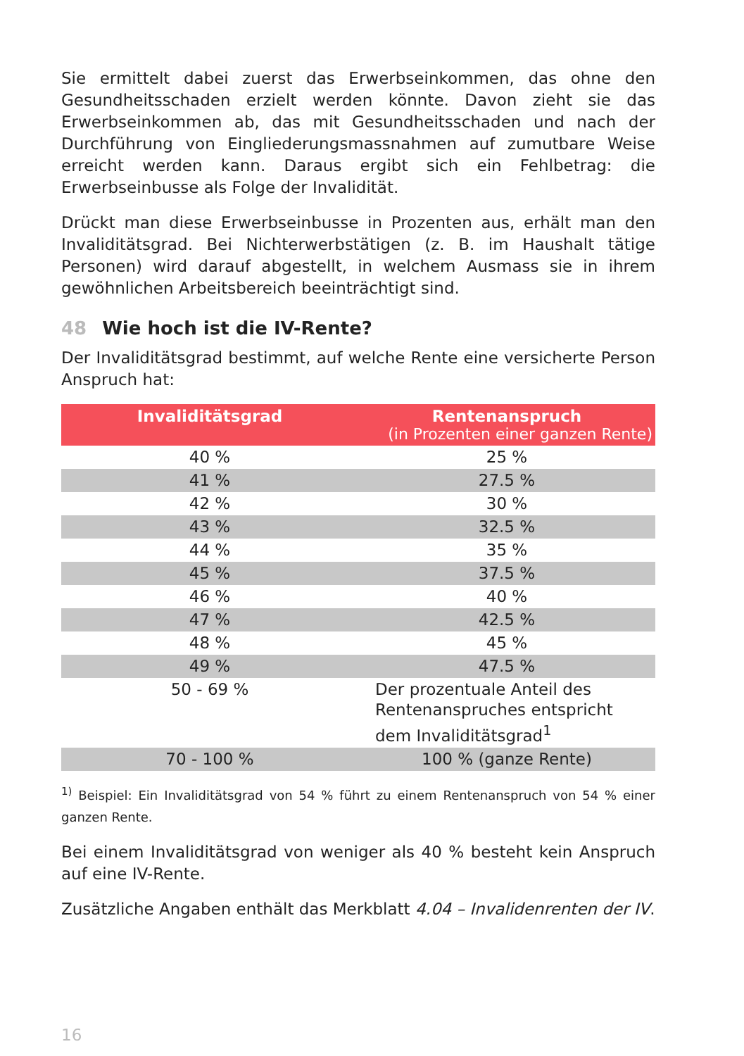Sie ermittelt dabei zuerst das Erwerbseinkommen, das ohne den Gesundheitsschaden erzielt werden könnte. Davon zieht sie das Erwerbseinkommen ab, das mit Gesundheitsschaden und nach der Durchführung von Eingliederungsmassnahmen auf zumutbare Weise erreicht werden kann. Daraus ergibt sich ein Fehlbetrag: die Erwerbseinbusse als Folge der Invalidität.
Drückt man diese Erwerbseinbusse in Prozenten aus, erhält man den Invaliditätsgrad. Bei Nichterwerbstätigen (z. B. im Haushalt tätige Personen) wird darauf abgestellt, in welchem Ausmass sie in ihrem gewöhnlichen Arbeitsbereich beeinträchtigt sind.
48 Wie hoch ist die IV-Rente?
Der Invaliditätsgrad bestimmt, auf welche Rente eine versicherte Person Anspruch hat:
| Invaliditätsgrad | Rentenanspruch (in Prozenten einer ganzen Rente) |
| --- | --- |
| 40 % | 25 % |
| 41 % | 27.5 % |
| 42 % | 30 % |
| 43 % | 32.5 % |
| 44 % | 35 % |
| 45 % | 37.5 % |
| 46 % | 40 % |
| 47 % | 42.5 % |
| 48 % | 45 % |
| 49 % | 47.5 % |
| 50 - 69 % | Der prozentuale Anteil des Rentenanspruches entspricht dem Invaliditätsgrad<sup>1</sup> |
| 70 - 100 % | 100 % (ganze Rente) |
<sup>1)</sup> Beispiel: Ein Invaliditätsgrad von 54 % führt zu einem Rentenanspruch von 54 % einer ganzen Rente.
Bei einem Invaliditätsgrad von weniger als 40 % besteht kein Anspruch auf eine IV-Rente.
Zusätzliche Angaben enthält das Merkblatt 4.04 – Invalidenrenten der IV.
16